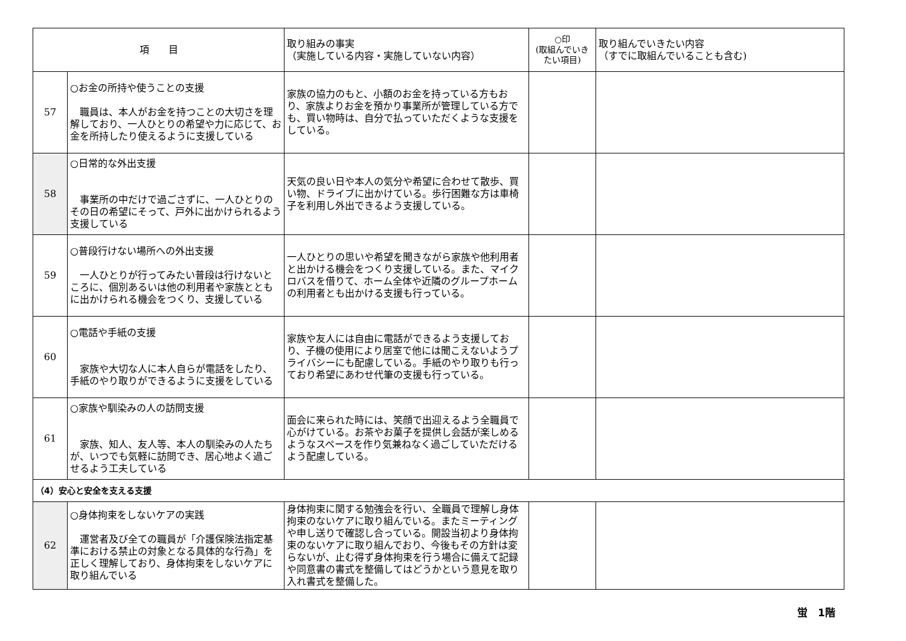| 項 目 | | 取り組みの事実 （実施している内容・実施していない内容） | ○印 (取組んでいきたい項目) | 取り組んでいきたい内容 （すでに取組んでいることも含む) |
| --- | --- | --- | --- | --- |
| 57 | ○お金の所持や使うことの支援 職員は、本人がお金を持つことの大切さを理解しており、一人ひとりの希望や力に応じて、お金を所持したり使えるように支援している | 家族の協力のもと、小額のお金を持っている方もおり、家族よりお金を預かり事業所が管理している方でも、買い物時は、自分で払っていただくような支援をしている。 | | |
| 58 | ○日常的な外出支援 事業所の中だけで過ごさずに、一人ひとりのその日の希望にそって、戸外に出かけられるよう支援している | 天気の良い日や本人の気分や希望に合わせて散歩、買い物、ドライブに出かけている。歩行困難な方は車椅子を利用し外出できるよう支援している。 | | |
| 59 | ○普段行けない場所への外出支援 一人ひとりが行ってみたい普段は行けないところに、個別あるいは他の利用者や家族とともに出かけられる機会をつくり、支援している | 一人ひとりの思いや希望を聞きながら家族や他利用者と出かける機会をつくり支援している。また、マイクロバスを借りて、ホーム全体や近隣のグループホームの利用者とも出かける支援も行っている。 | | |
| 60 | ○電話や手紙の支援 家族や大切な人に本人自らが電話をしたり、手紙のやり取りができるように支援をしている | 家族や友人には自由に電話ができるよう支援しており、子機の使用により居室で他には聞こえないようプライバシーにも配慮している。手紙のやり取りも行っており希望にあわせ代筆の支援も行っている。 | | |
| 61 | ○家族や馴染みの人の訪問支援 家族、知人、友人等、本人の馴染みの人たちが、いつでも気軽に訪問でき、居心地よく過ごせるよう工夫している | 面会に来られた時には、笑顔で出迎えるよう全職員で心がけている。お茶やお菓子を提供し会話が楽しめるようなスペースを作り気兼ねなく過ごしていただけるよう配慮している。 | | |
| （4）安心と安全を支える支援 | | | | |
| 62 | ○身体拘束をしないケアの実践 運営者及び全ての職員が「介護保険法指定基準における禁止の対象となる具体的な行為」を正しく理解しており、身体拘束をしないケアに取り組んでいる | 身体拘束に関する勉強会を行い、全職員で理解し身体拘束のないケアに取り組んでいる。またミーティングや申し送りで確認し合っている。開設当初より身体拘束のないケアに取り組んでおり、今後もその方針は変らないが、止む得ず身体拘束を行う場合に備えて記録や同意書の書式を整備してはどうかという意見を取り入れ書式を整備した。 | | |
蛍　1階